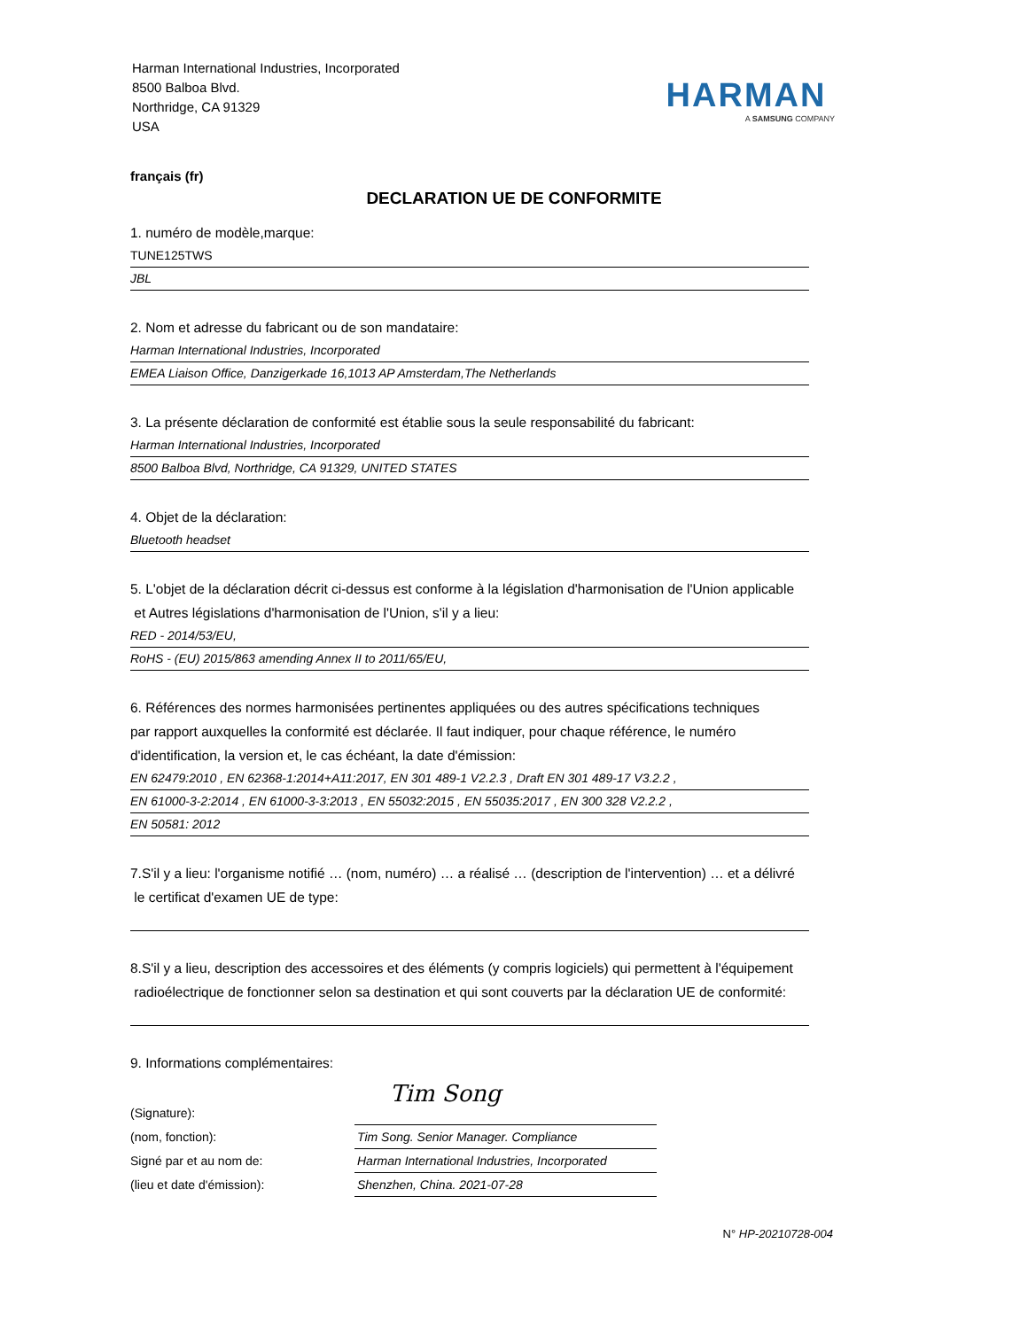Harman International Industries, Incorporated
8500 Balboa Blvd.
Northridge, CA 91329
USA
HARMAN
A SAMSUNG COMPANY
français (fr)
DECLARATION UE DE CONFORMITE
1. numéro de modèle,marque:
TUNE125TWS
JBL
2. Nom et adresse du fabricant ou de son mandataire:
Harman International Industries, Incorporated
EMEA Liaison Office, Danzigerkade 16,1013 AP Amsterdam,The Netherlands
3. La présente déclaration de conformité est établie sous la seule responsabilité du fabricant:
Harman International Industries, Incorporated
8500 Balboa Blvd, Northridge, CA 91329, UNITED STATES
4. Objet de la déclaration:
Bluetooth headset
5. L'objet de la déclaration décrit ci-dessus est conforme à la législation d'harmonisation de l'Union applicable
et Autres législations d'harmonisation de l'Union, s'il y a lieu:
RED - 2014/53/EU,
RoHS - (EU) 2015/863 amending Annex II to 2011/65/EU,
6. Références des normes harmonisées pertinentes appliquées ou des autres spécifications techniques
par rapport auxquelles la conformité est déclarée. Il faut indiquer, pour chaque référence, le numéro
d'identification, la version et, le cas échéant, la date d'émission:
EN 62479:2010 , EN 62368-1:2014+A11:2017, EN 301 489-1 V2.2.3 , Draft EN 301 489-17 V3.2.2 ,
EN 61000-3-2:2014 , EN 61000-3-3:2013 , EN 55032:2015 , EN 55035:2017 , EN 300 328 V2.2.2 ,
EN 50581: 2012
7.S'il y a lieu: l'organisme notifié … (nom, numéro) … a réalisé … (description de l'intervention) … et a délivré
le certificat d'examen UE de type:
8.S'il y a lieu, description des accessoires et des éléments (y compris logiciels) qui permettent à l'équipement
radioélectrique de fonctionner selon sa destination et qui sont couverts par la déclaration UE de conformité:
9. Informations complémentaires:
(Signature):
(nom, fonction):
Signé par et au nom de:
(lieu et date d'émission):
Tim Song
Tim Song. Senior Manager. Compliance
Harman International Industries, Incorporated
Shenzhen, China. 2021-07-28
N° HP-20210728-004